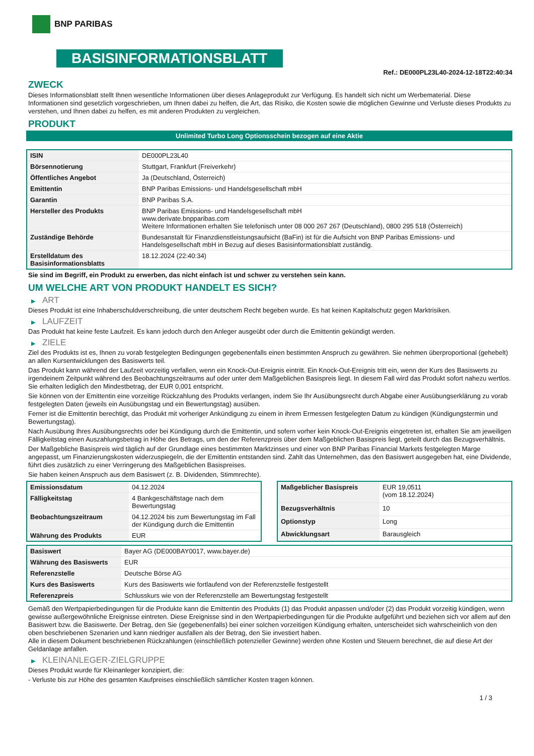BNP PARIBAS
BASISINFORMATIONSBLATT
Ref.: DE000PL23L40-2024-12-18T22:40:34
ZWECK
Dieses Informationsblatt stellt Ihnen wesentliche Informationen über dieses Anlageprodukt zur Verfügung. Es handelt sich nicht um Werbematerial. Diese Informationen sind gesetzlich vorgeschrieben, um Ihnen dabei zu helfen, die Art, das Risiko, die Kosten sowie die möglichen Gewinne und Verluste dieses Produkts zu verstehen, und Ihnen dabei zu helfen, es mit anderen Produkten zu vergleichen.
PRODUKT
Unlimited Turbo Long Optionsschein bezogen auf eine Aktie
| ISIN | DE000PL23L40 |
| Börsennotierung | Stuttgart, Frankfurt (Freiverkehr) |
| Öffentliches Angebot | Ja (Deutschland, Österreich) |
| Emittentin | BNP Paribas Emissions- und Handelsgesellschaft mbH |
| Garantin | BNP Paribas S.A. |
| Hersteller des Produkts | BNP Paribas Emissions- und Handelsgesellschaft mbH www.derivate.bnpparibas.com Weitere Informationen erhalten Sie telefonisch unter 08 000 267 267 (Deutschland), 0800 295 518 (Österreich) |
| Zuständige Behörde | Bundesanstalt für Finanzdienstleistungsaufsicht (BaFin) ist für die Aufsicht von BNP Paribas Emissions- und Handelsgesellschaft mbH in Bezug auf dieses Basisinformationsblatt zuständig. |
| Erstelldatum des Basisinformationsblatts | 18.12.2024 (22:40:34) |
Sie sind im Begriff, ein Produkt zu erwerben, das nicht einfach ist und schwer zu verstehen sein kann.
UM WELCHE ART VON PRODUKT HANDELT ES SICH?
▶ ART
Dieses Produkt ist eine Inhaberschuldverschreibung, die unter deutschem Recht begeben wurde. Es hat keinen Kapitalschutz gegen Marktrisiken.
▶ LAUFZEIT
Das Produkt hat keine feste Laufzeit. Es kann jedoch durch den Anleger ausgeübt oder durch die Emittentin gekündigt werden.
▶ ZIELE
Ziel des Produkts ist es, Ihnen zu vorab festgelegten Bedingungen gegebenenfalls einen bestimmten Anspruch zu gewähren. Sie nehmen überproportional (gehebelt) an allen Kursentwicklungen des Basiswerts teil.
Das Produkt kann während der Laufzeit vorzeitig verfallen, wenn ein Knock-Out-Ereignis eintritt. Ein Knock-Out-Ereignis tritt ein, wenn der Kurs des Basiswerts zu irgendeinem Zeitpunkt während des Beobachtungszeitraums auf oder unter dem Maßgeblichen Basispreis liegt. In diesem Fall wird das Produkt sofort nahezu wertlos. Sie erhalten lediglich den Mindestbetrag, der EUR 0,001 entspricht.
Sie können von der Emittentin eine vorzeitige Rückzahlung des Produkts verlangen, indem Sie Ihr Ausübungsrecht durch Abgabe einer Ausübungserklärung zu vorab festgelegten Daten (jeweils ein Ausübungstag und ein Bewertungstag) ausüben.
Ferner ist die Emittentin berechtigt, das Produkt mit vorheriger Ankündigung zu einem in ihrem Ermessen festgelegten Datum zu kündigen (Kündigungstermin und Bewertungstag).
Nach Ausübung Ihres Ausübungsrechts oder bei Kündigung durch die Emittentin, und sofern vorher kein Knock-Out-Ereignis eingetreten ist, erhalten Sie am jeweiligen Fälligkeitstag einen Auszahlungsbetrag in Höhe des Betrags, um den der Referenzpreis über dem Maßgeblichen Basispreis liegt, geteilt durch das Bezugsverhältnis.
Der Maßgebliche Basispreis wird täglich auf der Grundlage eines bestimmten Marktzinses und einer von BNP Paribas Financial Markets festgelegten Marge angepasst, um Finanzierungskosten widerzuspiegeln, die der Emittentin entstanden sind. Zahlt das Unternehmen, das den Basiswert ausgegeben hat, eine Dividende, führt dies zusätzlich zu einer Verringerung des Maßgeblichen Basispreises.
Sie haben keinen Anspruch aus dem Basiswert (z. B. Dividenden, Stimmrechte).
| Emissionsdatum | 04.12.2024 |
| Fälligkeitstag | 4 Bankgeschäftstage nach dem Bewertungstag |
| Beobachtungszeitraum | 04.12.2024 bis zum Bewertungstag im Fall der Kündigung durch die Emittentin |
| Währung des Produkts | EUR |
| Maßgeblicher Basispreis | EUR 19,0511 (vom 18.12.2024) |
| Bezugsverhältnis | 10 |
| Optionstyp | Long |
| Abwicklungsart | Barausgleich |
| Basiswert | Bayer AG (DE000BAY0017, www.bayer.de) |
| Währung des Basiswerts | EUR |
| Referenzstelle | Deutsche Börse AG |
| Kurs des Basiswerts | Kurs des Basiswerts wie fortlaufend von der Referenzstelle festgestellt |
| Referenzpreis | Schlusskurs wie von der Referenzstelle am Bewertungstag festgestellt |
Gemäß den Wertpapierbedingungen für die Produkte kann die Emittentin des Produkts (1) das Produkt anpassen und/oder (2) das Produkt vorzeitig kündigen, wenn gewisse außergewöhnliche Ereignisse eintreten. Diese Ereignisse sind in den Wertpapierbedingungen für die Produkte aufgeführt und beziehen sich vor allem auf den Basiswert bzw. die Basiswerte. Der Betrag, den Sie (gegebenenfalls) bei einer solchen vorzeitigen Kündigung erhalten, unterscheidet sich wahrscheinlich von den oben beschriebenen Szenarien und kann niedriger ausfallen als der Betrag, den Sie investiert haben.
Alle in diesem Dokument beschriebenen Rückzahlungen (einschließlich potenzieller Gewinne) werden ohne Kosten und Steuern berechnet, die auf diese Art der Geldanlage anfallen.
▶ KLEINANLEGER-ZIELGRUPPE
Dieses Produkt wurde für Kleinanleger konzipiert, die:
- Verluste bis zur Höhe des gesamten Kaufpreises einschließlich sämtlicher Kosten tragen können.
1 / 3